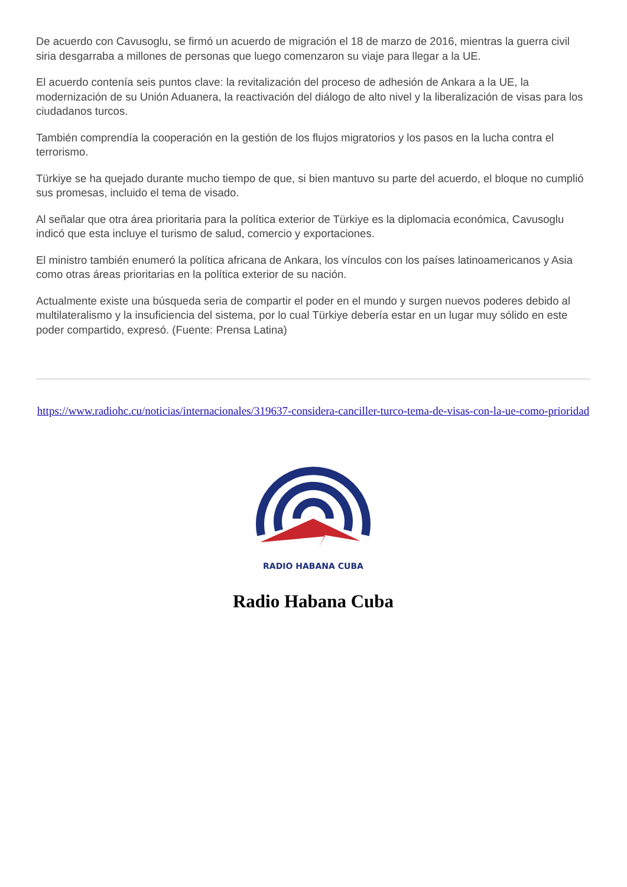De acuerdo con Cavusoglu, se firmó un acuerdo de migración el 18 de marzo de 2016, mientras la guerra civil siria desgarraba a millones de personas que luego comenzaron su viaje para llegar a la UE.
El acuerdo contenía seis puntos clave: la revitalización del proceso de adhesión de Ankara a la UE, la modernización de su Unión Aduanera, la reactivación del diálogo de alto nivel y la liberalización de visas para los ciudadanos turcos.
También comprendía la cooperación en la gestión de los flujos migratorios y los pasos en la lucha contra el terrorismo.
Türkiye se ha quejado durante mucho tiempo de que, si bien mantuvo su parte del acuerdo, el bloque no cumplió sus promesas, incluido el tema de visado.
Al señalar que otra área prioritaria para la política exterior de Türkiye es la diplomacia económica, Cavusoglu indicó que esta incluye el turismo de salud, comercio y exportaciones.
El ministro también enumeró la política africana de Ankara, los vínculos con los países latinoamericanos y Asia como otras áreas prioritarias en la política exterior de su nación.
Actualmente existe una búsqueda seria de compartir el poder en el mundo y surgen nuevos poderes debido al multilateralismo y la insuficiencia del sistema, por lo cual Türkiye debería estar en un lugar muy sólido en este poder compartido, expresó. (Fuente: Prensa Latina)
https://www.radiohc.cu/noticias/internacionales/319637-considera-canciller-turco-tema-de-visas-con-la-ue-como-prioridad
RADIO HABANA CUBA
Radio Habana Cuba